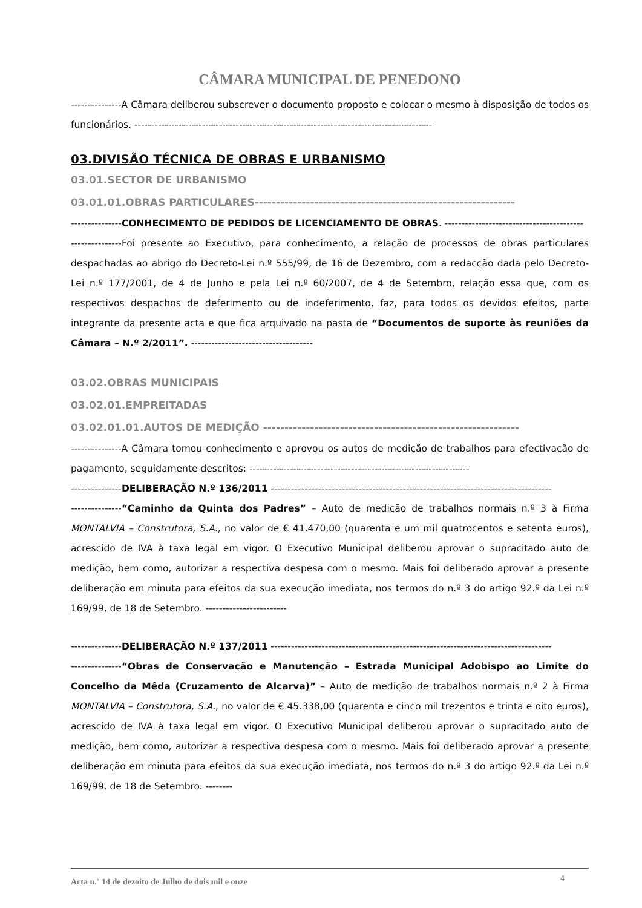CÂMARA MUNICIPAL DE PENEDONO
---------------A Câmara deliberou subscrever o documento proposto e colocar o mesmo à disposição de todos os funcionários. ----------------------------------------------------------------------------------------
03.DIVISÃO TÉCNICA DE OBRAS E URBANISMO
03.01.SECTOR DE URBANISMO
03.01.01.OBRAS PARTICULARES-------------------------------------------------------------
---------------CONHECIMENTO DE PEDIDOS DE LICENCIAMENTO DE OBRAS. -----------------------------------------
---------------Foi presente ao Executivo, para conhecimento, a relação de processos de obras particulares despachadas ao abrigo do Decreto-Lei n.º 555/99, de 16 de Dezembro, com a redacção dada pelo Decreto-Lei n.º 177/2001, de 4 de Junho e pela Lei n.º 60/2007, de 4 de Setembro, relação essa que, com os respectivos despachos de deferimento ou de indeferimento, faz, para todos os devidos efeitos, parte integrante da presente acta e que fica arquivado na pasta de “Documentos de suporte às reuniões da Câmara – N.º 2/2011”. ------------------------------------
03.02.OBRAS MUNICIPAIS
03.02.01.EMPREITADAS
03.02.01.01.AUTOS DE MEDIÇÃO ------------------------------------------------------------
---------------A Câmara tomou conhecimento e aprovou os autos de medição de trabalhos para efectivação de pagamento, seguidamente descritos: -----------------------------------------------------------------
---------------DELIBERAÇÃO N.º 136/2011 -----------------------------------------------------------------------------------
---------------“Caminho da Quinta dos Padres” – Auto de medição de trabalhos normais n.º 3 à Firma MONTALVIA – Construtora, S.A., no valor de € 41.470,00 (quarenta e um mil quatrocentos e setenta euros), acrescido de IVA à taxa legal em vigor. O Executivo Municipal deliberou aprovar o supracitado auto de medição, bem como, autorizar a respectiva despesa com o mesmo. Mais foi deliberado aprovar a presente deliberação em minuta para efeitos da sua execução imediata, nos termos do n.º 3 do artigo 92.º da Lei n.º 169/99, de 18 de Setembro. ------------------------
---------------DELIBERAÇÃO N.º 137/2011 -----------------------------------------------------------------------------------
---------------“Obras de Conservação e Manutenção – Estrada Municipal Adobispo ao Limite do Concelho da Mêda (Cruzamento de Alcarva)” – Auto de medição de trabalhos normais n.º 2 à Firma MONTALVIA – Construtora, S.A., no valor de € 45.338,00 (quarenta e cinco mil trezentos e trinta e oito euros), acrescido de IVA à taxa legal em vigor. O Executivo Municipal deliberou aprovar o supracitado auto de medição, bem como, autorizar a respectiva despesa com o mesmo. Mais foi deliberado aprovar a presente deliberação em minuta para efeitos da sua execução imediata, nos termos do n.º 3 do artigo 92.º da Lei n.º 169/99, de 18 de Setembro. --------
Acta n.º 14 de dezoito de Julho de dois mil e onze 4